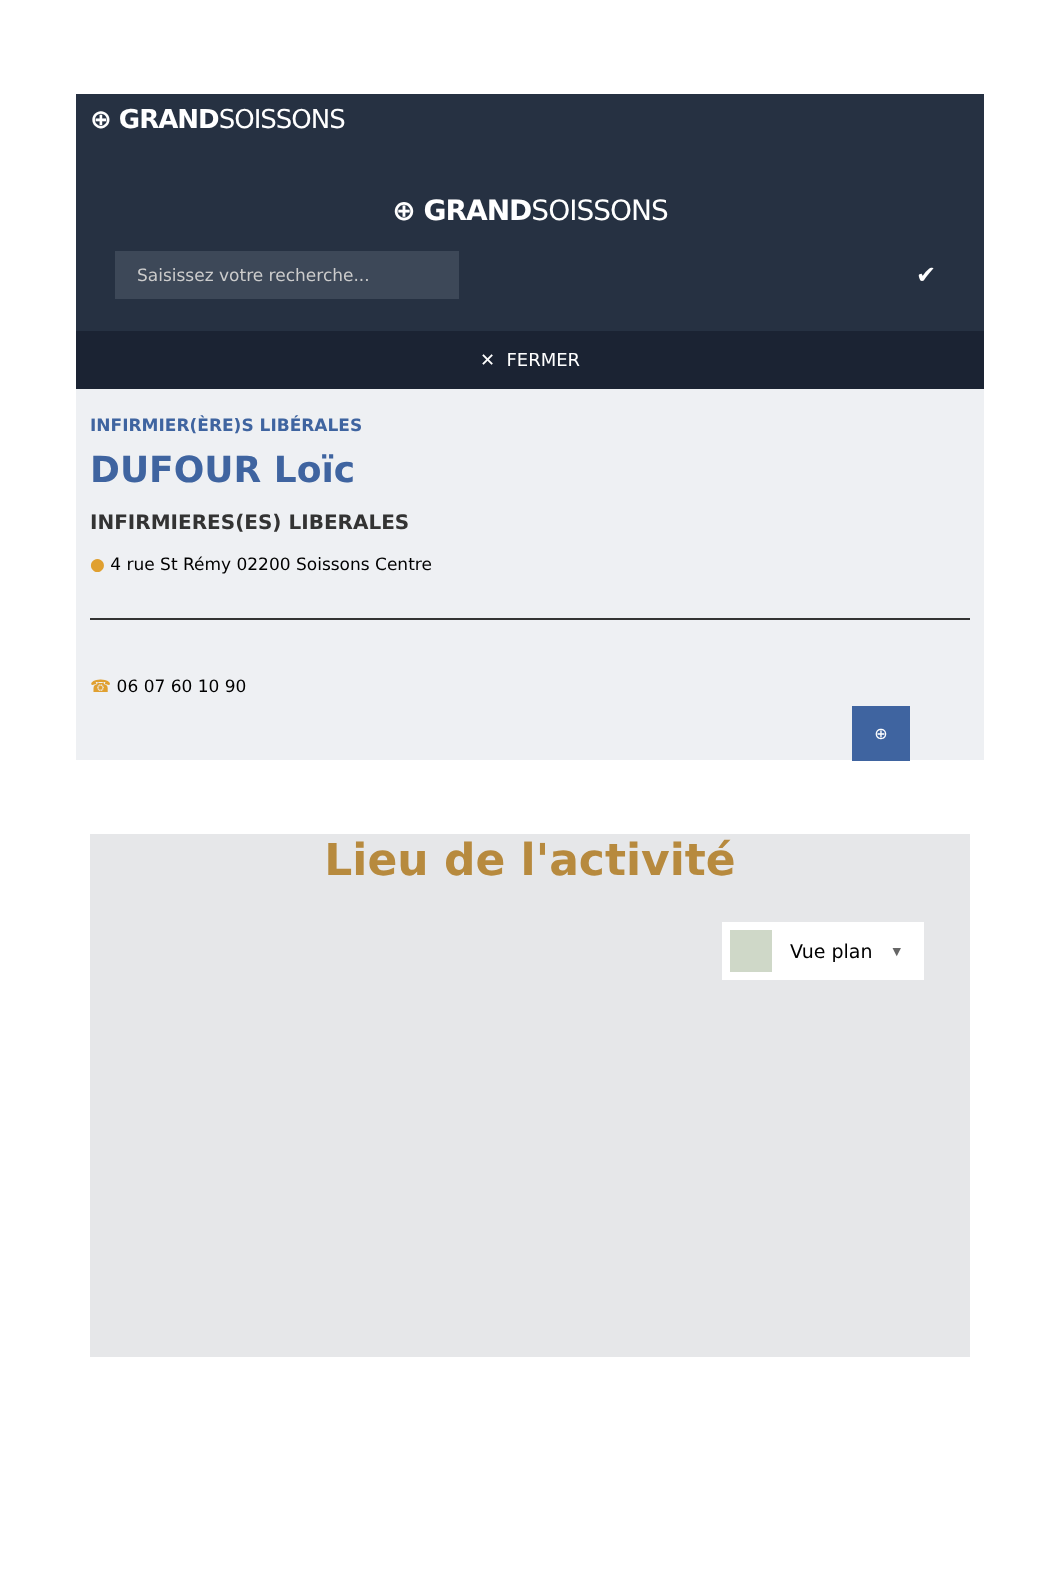⊕ GRANDSOISSONS
⊕ GRANDSOISSONS
Saisissez votre recherche...
✔
✕ FERMER
INFIRMIER(ÈRE)S LIBÉRALES
DUFOUR Loïc
INFIRMIERES(ES) LIBERALES
● 4 rue St Rémy 02200 Soissons Centre
☎ 06 07 60 10 90
⊕
Lieu de l'activité
Vue plan ▼